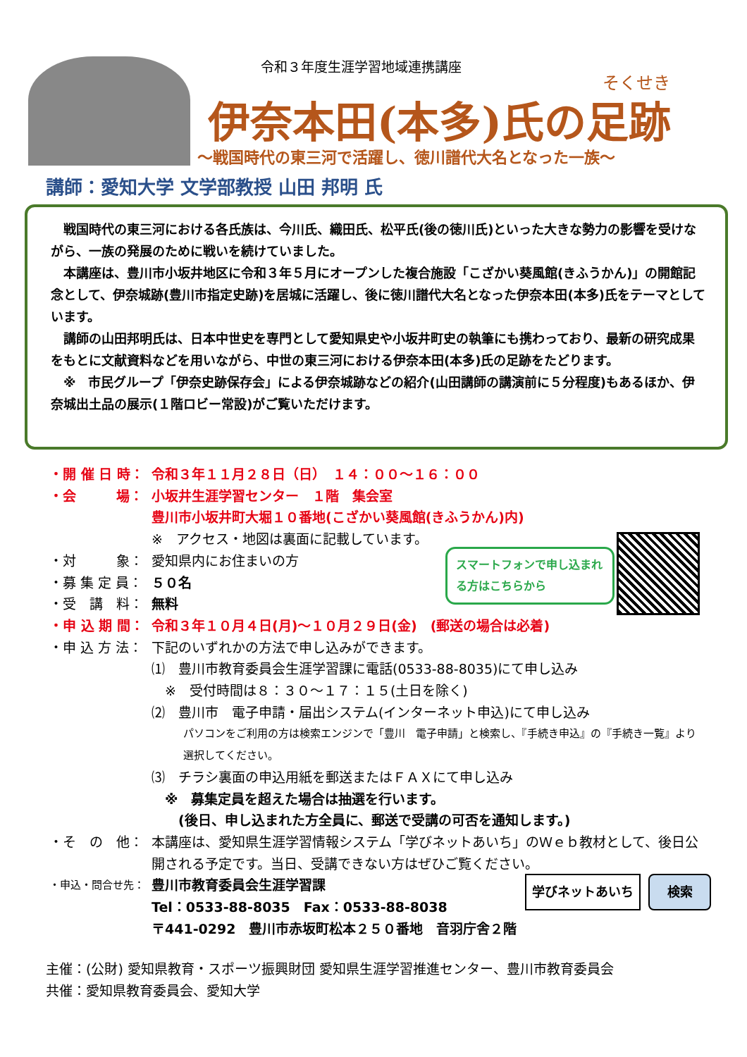令和３年度生涯学習地域連携講座
そくせき
伊奈本田(本多)氏の足跡
～戦国時代の東三河で活躍し、徳川譜代大名となった一族～
講師：愛知大学 文学部教授 山田 邦明 氏
戦国時代の東三河における各氏族は、今川氏、織田氏、松平氏(後の徳川氏)といった大きな勢力の影響を受けながら、一族の発展のために戦いを続けていました。
本講座は、豊川市小坂井地区に令和３年５月にオープンした複合施設「こざかい葵風館(きふうかん)」の開館記念として、伊奈城跡(豊川市指定史跡)を居城に活躍し、後に徳川譜代大名となった伊奈本田(本多)氏をテーマとしています。
講師の山田邦明氏は、日本中世史を専門として愛知県史や小坂井町史の執筆にも携わっており、最新の研究成果をもとに文献資料などを用いながら、中世の東三河における伊奈本田(本多)氏の足跡をたどります。
※　市民グループ「伊奈史跡保存会」による伊奈城跡などの紹介(山田講師の講演前に５分程度)もあるほか、伊奈城出土品の展示(１階ロビー常設)がご覧いただけます。
・開 催 日 時： 令和３年１１月２８日（日）　１４：００～１６：００
・会　　　場： 小坂井生涯学習センター　１階　集会室
豊川市小坂井町大堀１０番地(こざかい葵風館(きふうかん)内)
※　アクセス・地図は裏面に記載しています。
・対　　　象： 愛知県内にお住まいの方
・募 集 定 員： ５０名
・受　講　料： 無料
・申 込 期 間： 令和３年１０月４日(月)～１０月２９日(金)　(郵送の場合は必着)
・申 込 方 法： 下記のいずれかの方法で申し込みができます。
⑴　豊川市教育委員会生涯学習課に電話(0533-88-8035)にて申し込み
　※　受付時間は８：３０～１７：１５(土日を除く)
⑵　豊川市　電子申請・届出システム(インターネット申込)にて申し込み
パソコンをご利用の方は検索エンジンで「豊川　電子申請」と検索し、『手続き申込』の『手続き一覧』より選択してください。
⑶　チラシ裏面の申込用紙を郵送またはＦＡＸにて申し込み
　※　募集定員を超えた場合は抽選を行います。
　　(後日、申し込まれた方全員に、郵送で受講の可否を通知します。)
・そ　の　他： 本講座は、愛知県生涯学習情報システム「学びネットあいち」のＷｅｂ教材として、後日公開される予定です。当日、受講できない方はぜひご覧ください。
・申込・問合せ先： 豊川市教育委員会生涯学習課
Tel：0533-88-8035　Fax：0533-88-8038
〒441-0292　豊川市赤坂町松本２５０番地　音羽庁舎２階
スマートフォンで申し込まれる方はこちらから
学びネットあいち 検索
主催：(公財) 愛知県教育・スポーツ振興財団 愛知県生涯学習推進センター、豊川市教育委員会
共催：愛知県教育委員会、愛知大学